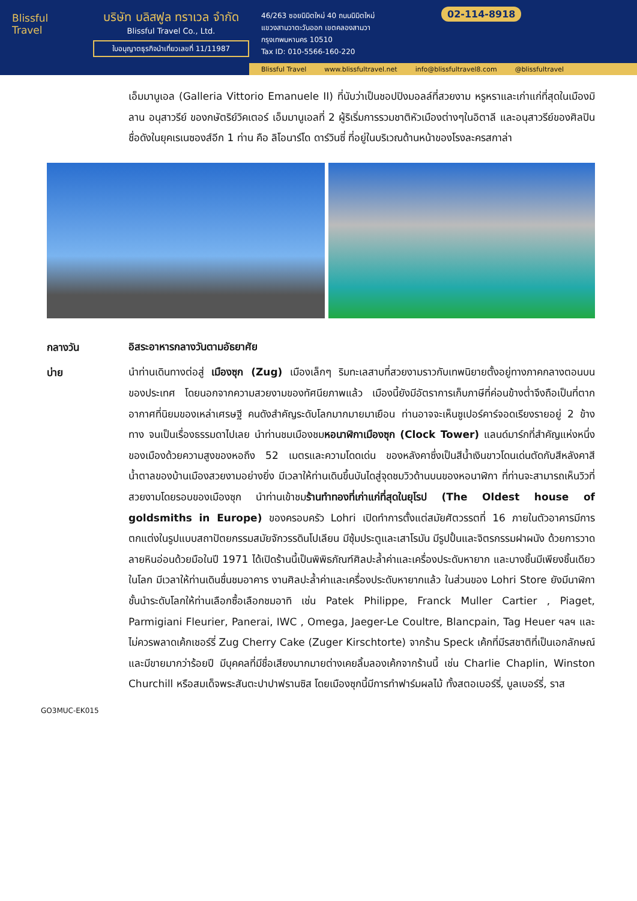Blissful
Travel
บริษัท บลิสฟูล ทราเวล จำกัด
Blissful Travel Co., Ltd.
ใบอนุญาตธุรกิจนำเที่ยวเลขที่ 11/11987
46/263 ซอยนิมิตใหม่ 40 ถนนนิมิตใหม่
แขวงสามวาตะวันออก เขตคลองสามวา
กรุงเทพมหานคร 10510
Tax ID: 010-5566-160-220
02-114-8918
Blissful Travel www.blissfultravel.net info@blissfultravel8.com @blissfultravel
เอ็มมานูเอล (Galleria Vittorio Emanuele II) ที่นับว่าเป็นชอปปิงมอลล์ที่สวยงาม หรูหราและเก่าแก่ที่สุดในเมืองมิลาน อนุสาวรีย์ ของกษัตริย์วิคเตอร์ เอ็มมานูเอลที่ 2 ผู้ริเริ่มการรวมชาติหัวเมืองต่างๆในอิตาลี และอนุสาวรีย์ของศิลปินชื่อดังในยุคเรเนซองส์อีก 1 ท่าน คือ ลิโอนาร์โด ดาร์วินซี่ ที่อยู่ในบริเวณด้านหน้าของโรงละครสกาล่า
กลางวัน
อิสระอาหารกลางวันตามอัธยาศัย
บ่าย
นำท่านเดินทางต่อสู่ เมืองซุก (Zug) เมืองเล็กๆ ริมทะเลสาบที่สวยงามราวกับเทพนิยายตั้งอยู่ทางภาคกลางตอนบนของประเทศ โดยนอกจากความสวยงามของทัศนียภาพแล้ว เมืองนี้ยังมีอัตราการเก็บภาษีที่ค่อนข้างต่ำจึงถือเป็นที่ตากอากาศที่นิยมของเหล่าเศรษฐี คนดังสำคัญระดับโลกมากมายมาเยือน ท่านอาจจะเห็นซูเปอร์คาร์จอดเรียงรายอยู่ 2 ข้างทาง จนเป็นเรื่องธรรมดาไปเลย นำท่านชมเมืองชมหอนาฬิกาเมืองซุก (Clock Tower) แลนด์มาร์กที่สำคัญแห่งหนึ่งของเมืองด้วยความสูงของหอถึง 52 เมตรและความโดดเด่น ของหลังคาซึ่งเป็นสีน้ำเงินขาวโดนเด่นตัดกับสีหลังคาสีน้ำตาลของบ้านเมืองสวยงามอย่างยิ่ง มีเวลาให้ท่านเดินขึ้นบันไดสู่จุดชมวิวด้านบนของหอนาฬิกา ที่ท่านจะสามารถเห็นวิวที่สวยงามโดยรอบของเมืองซุก นำท่านเข้าชมร้านทำทองที่เก่าแก่ที่สุดในยุโรป (The Oldest house of goldsmiths in Europe) ของครอบครัว Lohri เปิดทำการตั้งแต่สมัยศัตวรรตที่ 16 ภายในตัวอาคารมีการตกแต่งในรูปแบบสถาปัตยกรรมสมัยจักวรรดินโปเลียน มีซุ้มประตูและเสาโรมัน มีรูปปั้นและจิตรกรรมฝาผนัง ด้วยการวาดลายหินอ่อนด้วยมือในปี 1971 ได้เปิดร้านนี้เป็นพิพิธภัณฑ์ศิลปะล้ำค่าและเครื่องประดับหายาก และบางชิ้นมีเพียงชิ้นเดียวในโลก มีเวลาให้ท่านเดินชื่นชมอาคาร งานศิลปะล้ำค่าและเครื่องประดับหายากแล้ว ในส่วนของ Lohri Store ยังมีนาฬิกาชั้นนำระดับโลกให้ท่านเลือกซื้อเลือกชมอาทิ เช่น Patek Philippe, Franck Muller Cartier , Piaget, Parmigiani Fleurier, Panerai, IWC , Omega, Jaeger-Le Coultre, Blancpain, Tag Heuer ฯลฯ และไม่ควรพลาดเค้กเชอร์รี่ Zug Cherry Cake (Zuger Kirschtorte) จากร้าน Speck เค้กที่มีรสชาติที่เป็นเอกลักษณ์และมีขายมากว่าร้อยปี มีบุคคลที่มีชื่อเสียงมากมายต่างเคยลิ้มลองเค้กจากร้านนี้ เช่น Charlie Chaplin, Winston Churchill หรือสมเด็จพระสันตะปาปาฟรานซิส โดยเมืองซุกนี้มีการทำฟาร์มผลไม้ ทั้งสตอเบอร์รี่, บูลเบอร์รี่, ราส
GO3MUC-EK015